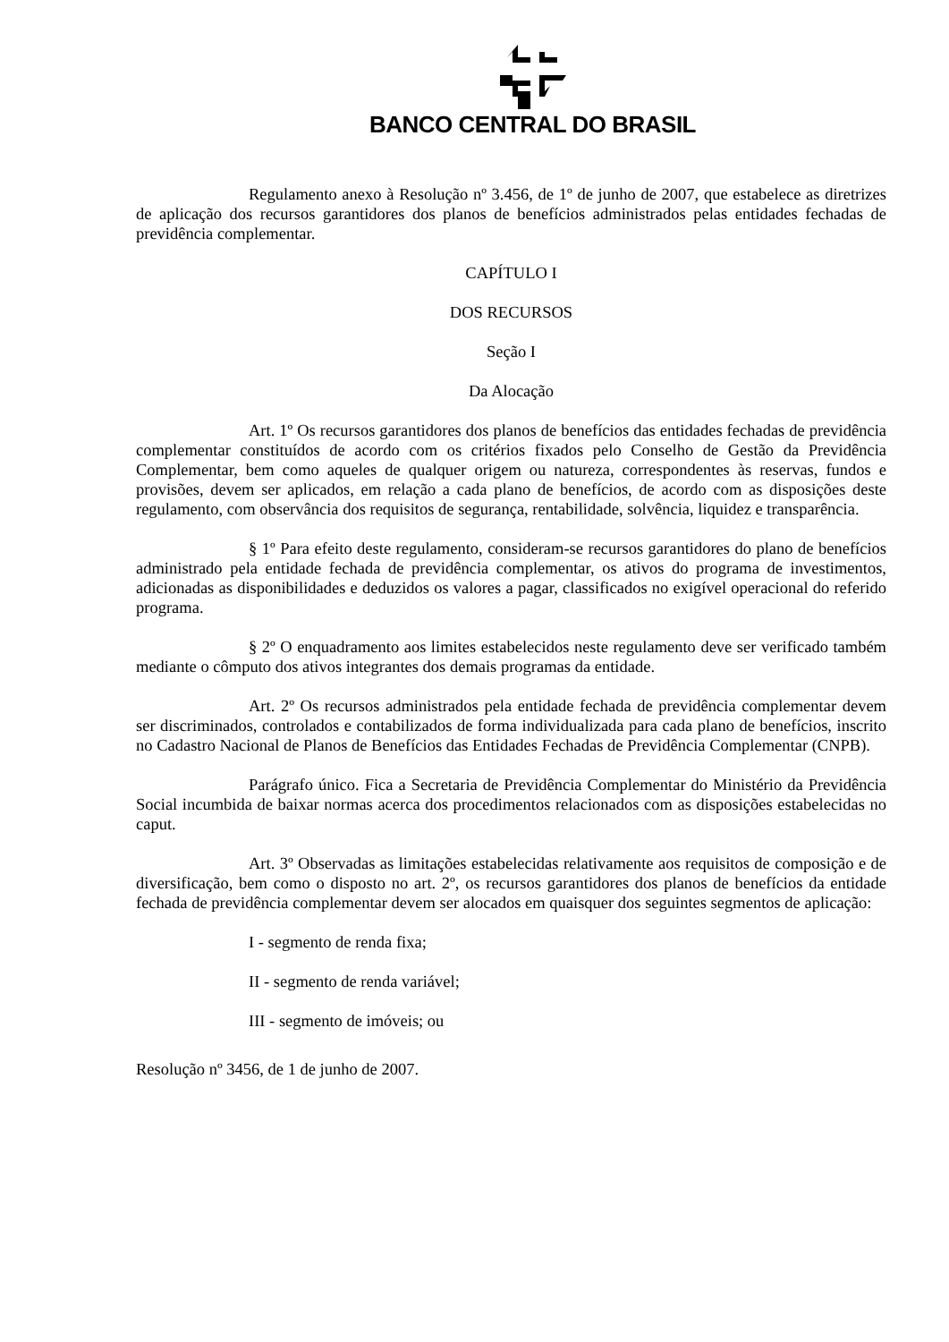BANCO CENTRAL DO BRASIL
Regulamento anexo à Resolução nº 3.456, de 1º de junho de 2007, que estabelece as diretrizes de aplicação dos recursos garantidores dos planos de benefícios administrados pelas entidades fechadas de previdência complementar.
CAPÍTULO I
DOS RECURSOS
Seção I
Da Alocação
Art. 1º Os recursos garantidores dos planos de benefícios das entidades fechadas de previdência complementar constituídos de acordo com os critérios fixados pelo Conselho de Gestão da Previdência Complementar, bem como aqueles de qualquer origem ou natureza, correspondentes às reservas, fundos e provisões, devem ser aplicados, em relação a cada plano de benefícios, de acordo com as disposições deste regulamento, com observância dos requisitos de segurança, rentabilidade, solvência, liquidez e transparência.
§ 1º Para efeito deste regulamento, consideram-se recursos garantidores do plano de benefícios administrado pela entidade fechada de previdência complementar, os ativos do programa de investimentos, adicionadas as disponibilidades e deduzidos os valores a pagar, classificados no exigível operacional do referido programa.
§ 2º O enquadramento aos limites estabelecidos neste regulamento deve ser verificado também mediante o cômputo dos ativos integrantes dos demais programas da entidade.
Art. 2º Os recursos administrados pela entidade fechada de previdência complementar devem ser discriminados, controlados e contabilizados de forma individualizada para cada plano de benefícios, inscrito no Cadastro Nacional de Planos de Benefícios das Entidades Fechadas de Previdência Complementar (CNPB).
Parágrafo único. Fica a Secretaria de Previdência Complementar do Ministério da Previdência Social incumbida de baixar normas acerca dos procedimentos relacionados com as disposições estabelecidas no caput.
Art. 3º Observadas as limitações estabelecidas relativamente aos requisitos de composição e de diversificação, bem como o disposto no art. 2º, os recursos garantidores dos planos de benefícios da entidade fechada de previdência complementar devem ser alocados em quaisquer dos seguintes segmentos de aplicação:
I - segmento de renda fixa;
II - segmento de renda variável;
III - segmento de imóveis; ou
Resolução nº 3456, de 1 de junho de 2007.